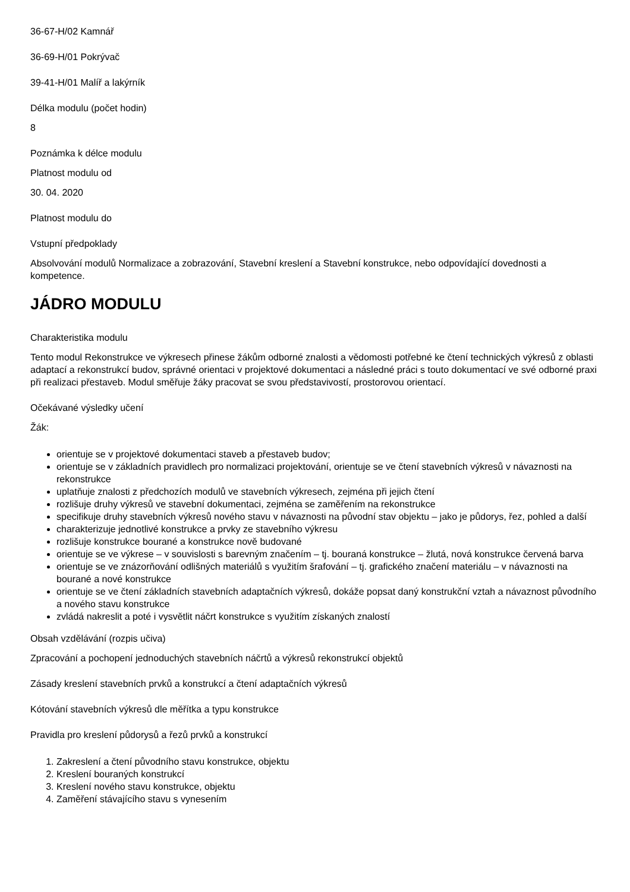36-67-H/02 Kamnář
36-69-H/01 Pokrývač
39-41-H/01 Malíř a lakýrník
Délka modulu (počet hodin)
8
Poznámka k délce modulu
Platnost modulu od
30. 04. 2020
Platnost modulu do
Vstupní předpoklady
Absolvování modulů Normalizace a zobrazování, Stavební kreslení a Stavební konstrukce, nebo odpovídající dovednosti a kompetence.
JÁDRO MODULU
Charakteristika modulu
Tento modul Rekonstrukce ve výkresech přinese žákům odborné znalosti a vědomosti potřebné ke čtení technických výkresů z oblasti adaptací a rekonstrukcí budov, správné orientaci v projektové dokumentaci a následné práci s touto dokumentací ve své odborné praxi při realizaci přestaveb. Modul směřuje žáky pracovat se svou představivostí, prostorovou orientací.
Očekávané výsledky učení
Žák:
orientuje se v projektové dokumentaci staveb a přestaveb budov;
orientuje se v základních pravidlech pro normalizaci projektování, orientuje se ve čtení stavebních výkresů v návaznosti na rekonstrukce
uplatňuje znalosti z předchozích modulů ve stavebních výkresech, zejména při jejich čtení
rozlišuje druhy výkresů ve stavební dokumentaci, zejména se zaměřením na rekonstrukce
specifikuje druhy stavebních výkresů nového stavu v návaznosti na původní stav objektu – jako je půdorys, řez, pohled a další
charakterizuje jednotlivé konstrukce a prvky ze stavebního výkresu
rozlišuje konstrukce bourané a konstrukce nově budované
orientuje se ve výkrese – v souvislosti s barevným značením – tj. bouraná konstrukce – žlutá, nová konstrukce červená barva
orientuje se ve znázorňování odlišných materiálů s využitím šrafování – tj. grafického značení materiálu – v návaznosti na bourané a nové konstrukce
orientuje se ve čtení základních stavebních adaptačních výkresů, dokáže popsat daný konstrukční vztah a návaznost původního a nového stavu konstrukce
zvládá nakreslit a poté i vysvětlit náčrt konstrukce s využitím získaných znalostí
Obsah vzdělávání (rozpis učiva)
Zpracování a pochopení jednoduchých stavebních náčrtů a výkresů rekonstrukcí objektů
Zásady kreslení stavebních prvků a konstrukcí a čtení adaptačních výkresů
Kótování stavebních výkresů dle měřítka a typu konstrukce
Pravidla pro kreslení půdorysů a řezů prvků a konstrukcí
1. Zakreslení a čtení původního stavu konstrukce, objektu
2. Kreslení bouraných konstrukcí
3. Kreslení nového stavu konstrukce, objektu
4. Zaměření stávajícího stavu s vynesením